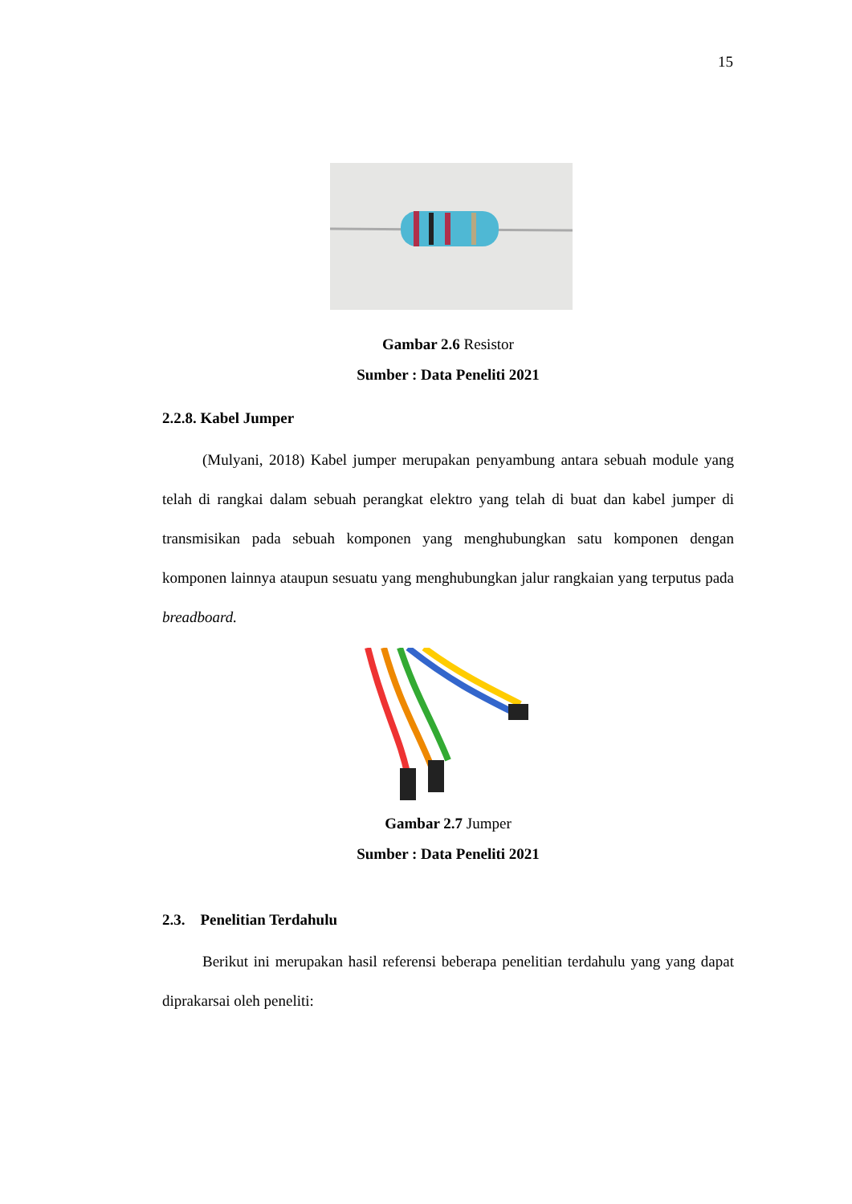15
Gambar 2.6 Resistor
Sumber : Data Peneliti 2021
2.2.8. Kabel Jumper
(Mulyani, 2018) Kabel jumper merupakan penyambung antara sebuah module yang telah di rangkai dalam sebuah perangkat elektro yang telah di buat dan kabel jumper di transmisikan pada sebuah komponen yang menghubungkan satu komponen dengan komponen lainnya ataupun sesuatu yang menghubungkan jalur rangkaian yang terputus pada breadboard.
Gambar 2.7 Jumper
Sumber : Data Peneliti 2021
2.3. Penelitian Terdahulu
Berikut ini merupakan hasil referensi beberapa penelitian terdahulu yang yang dapat diprakarsai oleh peneliti: